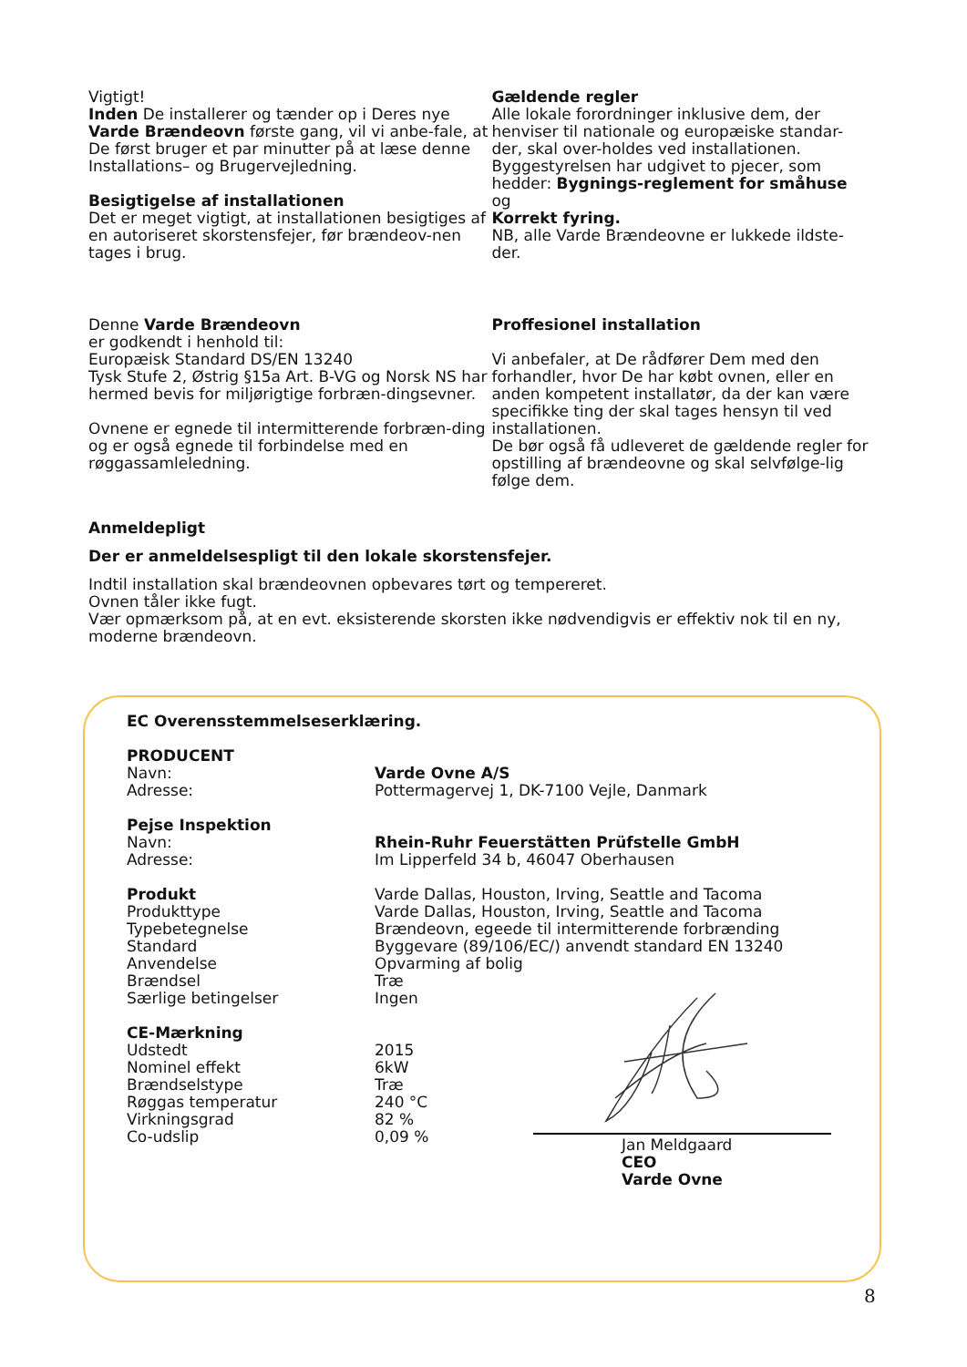Vigtigt!
Inden De installerer og tænder op i Deres nye Varde Brændeovn første gang, vil vi anbe-fale, at De først bruger et par minutter på at læse denne Installations– og Brugervejledning.
Besigtigelse af installationen
Det er meget vigtigt, at installationen besigtiges af en autoriseret skorstensfejer, før brændeov-nen tages i brug.
Gældende regler
Alle lokale forordninger inklusive dem, der henviser til nationale og europæiske standar-der, skal over-holdes ved installationen. Byggestyrelsen har udgivet to pjecer, som hedder: Bygnings-reglement for småhuse
og
Korrekt fyring.
NB, alle Varde Brændeovne er lukkede ildste-der.
Denne Varde Brændeovn
er godkendt i henhold til:
Europæisk Standard DS/EN 13240
Tysk Stufe 2, Østrig §15a Art. B-VG og Norsk NS har hermed bevis for miljørigtige forbræn-dingsevner.
Ovnene er egnede til intermitterende forbræn-ding og er også egnede til forbindelse med en røggassamleledning.
Proffesionel installation
Vi anbefaler, at De rådfører Dem med den forhandler, hvor De har købt ovnen, eller en anden kompetent installatør, da der kan være specifikke ting der skal tages hensyn til ved installationen.
De bør også få udleveret de gældende regler for opstilling af brændeovne og skal selvfølge-lig følge dem.
Anmeldepligt
Der er anmeldelsespligt til den lokale skorstensfejer.
Indtil installation skal brændeovnen opbevares tørt og tempereret.
Ovnen tåler ikke fugt.
Vær opmærksom på, at en evt. eksisterende skorsten ikke nødvendigvis er effektiv nok til en ny, moderne brændeovn.
EC Overensstemmelseserklæring.
| PRODUCENT | |
| Navn: | Varde Ovne A/S |
| Adresse: | Pottermagervej 1, DK-7100 Vejle, Danmark |
| Pejse Inspektion | |
| Navn: | Rhein-Ruhr Feuerstätten Prüfstelle GmbH |
| Adresse: | Im Lipperfeld 34 b, 46047 Oberhausen |
| Produkt | Varde Dallas, Houston, Irving, Seattle and Tacoma |
| Produkttype | Varde Dallas, Houston, Irving, Seattle and Tacoma |
| Typebetegnelse | Brændeovn, egeede til intermitterende forbrænding |
| Standard | Byggevare (89/106/EC/) anvendt standard EN 13240 |
| Anvendelse | Opvarming af bolig |
| Brændsel | Træ |
| Særlige betingelser | Ingen |
| CE-Mærkning | |
| Udstedt | 2015 |
| Nominel effekt | 6kW |
| Brændselstype | Træ |
| Røggas temperatur | 240 °C |
| Virkningsgrad | 82 % |
| Co-udslip | 0,09 % |
Jan Meldgaard
CEO
Varde Ovne
8